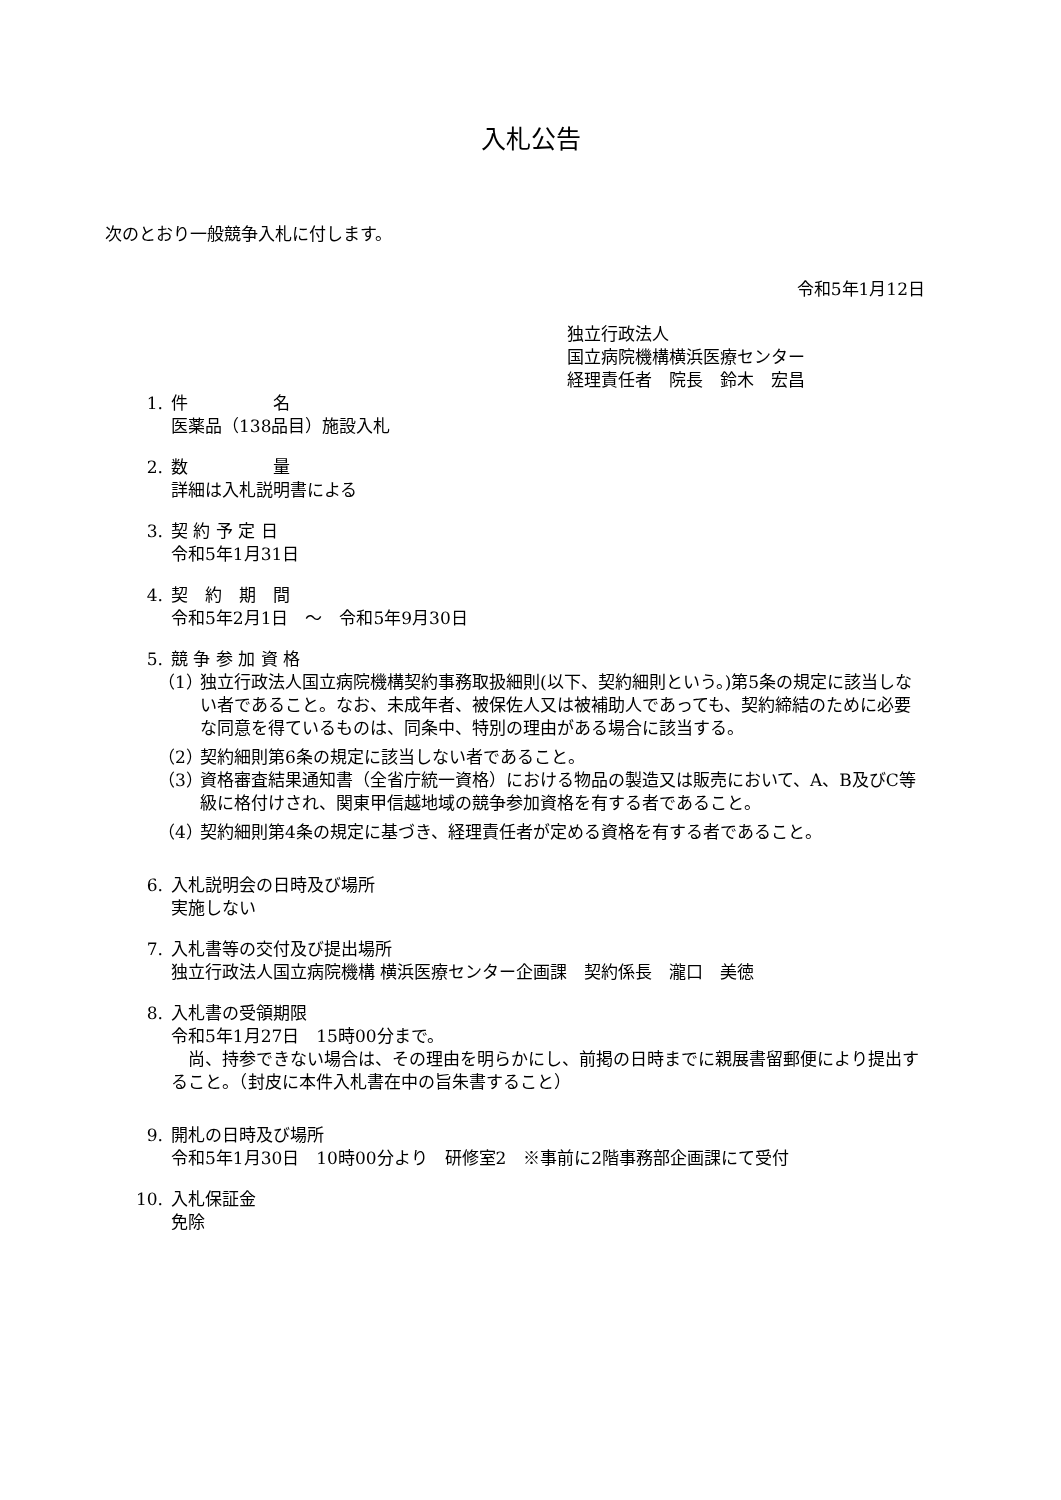入札公告
次のとおり一般競争入札に付します。
令和5年1月12日
独立行政法人
国立病院機構横浜医療センター
経理責任者　院長　鈴木　宏昌
1. 件　　　　　名
医薬品（138品目）施設入札
2. 数　　　　　量
詳細は入札説明書による
3. 契 約 予 定 日
令和5年1月31日
4. 契　約　期　間
令和5年2月1日　～　令和5年9月30日
5. 競 争 参 加 資 格
（1） 独立行政法人国立病院機構契約事務取扱細則(以下、契約細則という。)第5条の規定に該当しない者であること。なお、未成年者、被保佐人又は被補助人であっても、契約締結のために必要な同意を得ているものは、同条中、特別の理由がある場合に該当する。
（2） 契約細則第6条の規定に該当しない者であること。
（3） 資格審査結果通知書（全省庁統一資格）における物品の製造又は販売において、A、B及びC等級に格付けされ、関東甲信越地域の競争参加資格を有する者であること。
（4） 契約細則第4条の規定に基づき、経理責任者が定める資格を有する者であること。
6. 入札説明会の日時及び場所
実施しない
7. 入札書等の交付及び提出場所
独立行政法人国立病院機構 横浜医療センター企画課　契約係長　瀧口　美徳
8. 入札書の受領期限
令和5年1月27日　15時00分まで。
　尚、持参できない場合は、その理由を明らかにし、前掲の日時までに親展書留郵便により提出すること。（封皮に本件入札書在中の旨朱書すること）
9. 開札の日時及び場所
令和5年1月30日　10時00分より　研修室2　※事前に2階事務部企画課にて受付
10. 入札保証金
免除